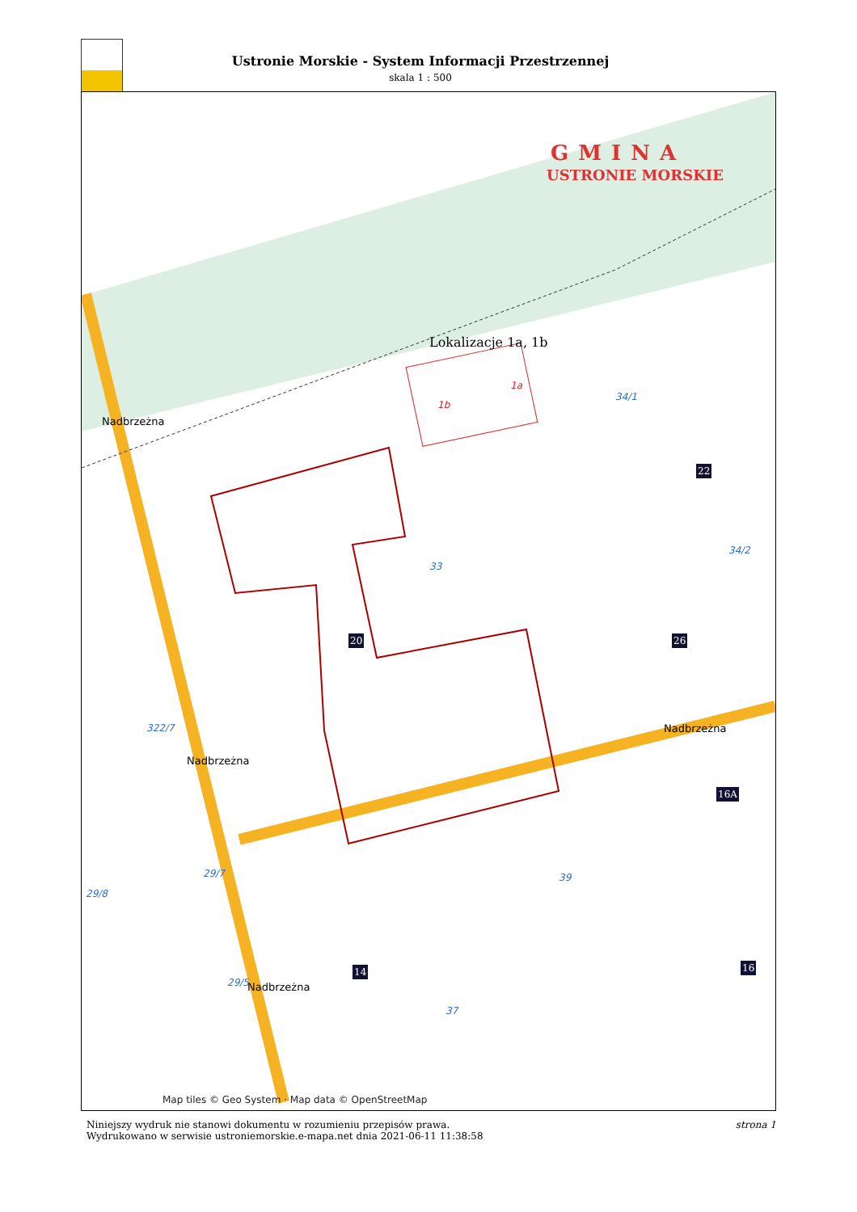Ustronie Morskie - System Informacji Przestrzennej
skala 1 : 500
GMINA
USTRONIE MORSKIE
Lokalizacje 1a, 1b
1a
1b
34/1
33
34/2
322/7
29/8
29/7
29/5
37
39
Map tiles © Geo System · Map data © OpenStreetMap
22
26 20
14
16A
16
Nadbrzeżna
Nadbrzeżna
Nadbrzeżna
Nadbrzeżna
Niniejszy wydruk nie stanowi dokumentu w rozumieniu przepisów prawa.
Wydrukowano w serwisie ustroniemorskie.e-mapa.net dnia 2021-06-11 11:38:58
strona 1